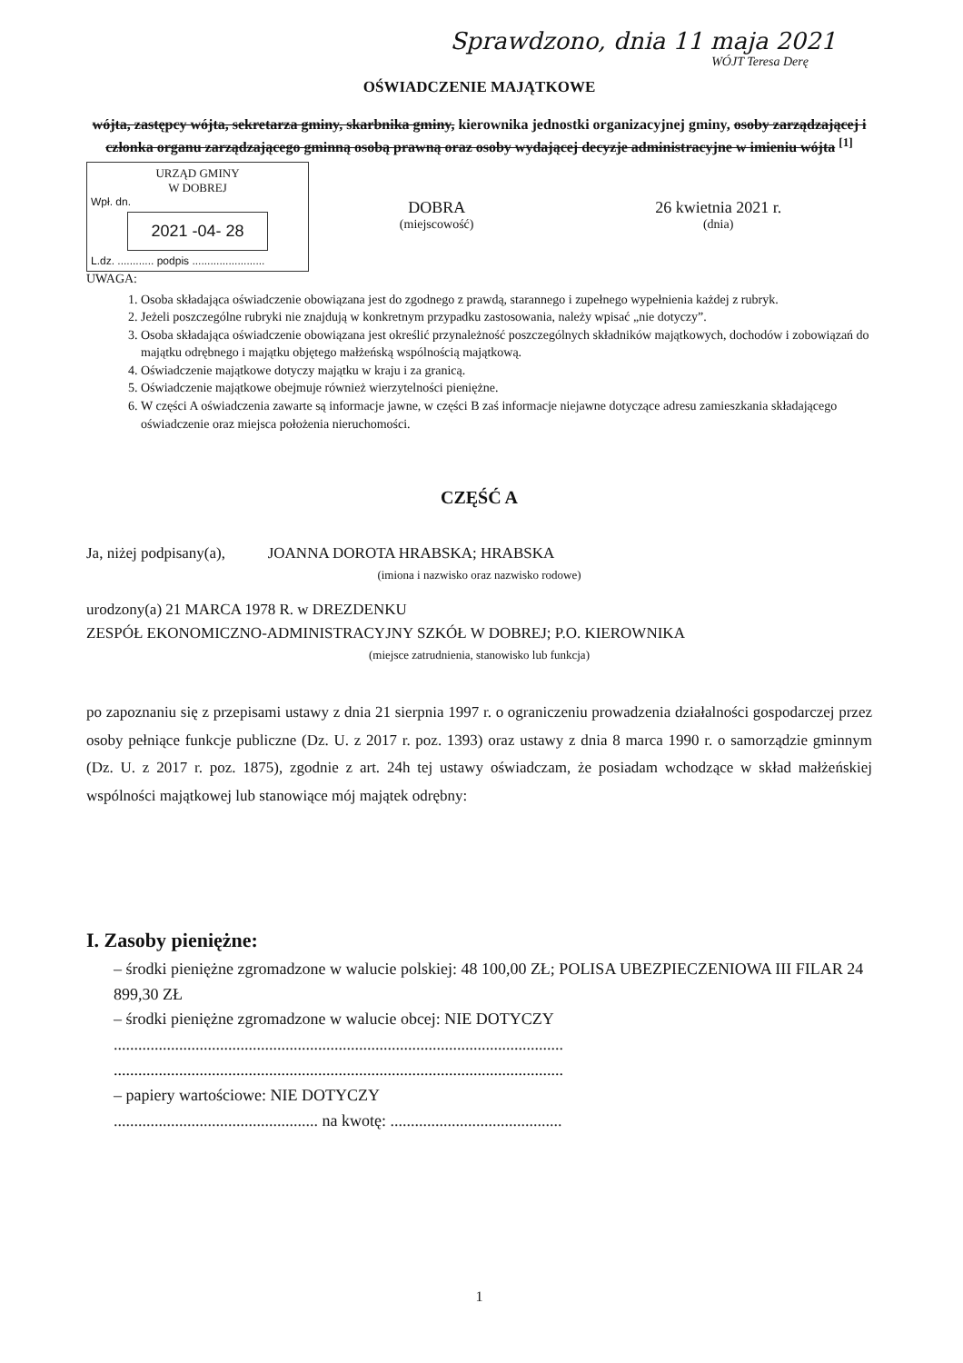Sprawdzono, dnia 11 maja 2021
WÓJT Teresa Derę
OŚWIADCZENIE MAJĄTKOWE
wójta, zastępcy wójta, sekretarza gminy, skarbnika gminy, kierownika jednostki organizacyjnej gminy, osoby zarządzającej i członka organu zarządzającego gminną osobą prawną oraz osoby wydającej decyzje administracyjne w imieniu wójta <sup>[1]</sup>
URZĄD GMINY
W DOBREJ
Wpł. dn.
2021 -04- 28
L.dz. ............ podpis ........................
DOBRA
(miejscowość)
26 kwietnia 2021 r.
(dnia)
UWAGA:
1. Osoba składająca oświadczenie obowiązana jest do zgodnego z prawdą, starannego i zupełnego wypełnienia każdej z rubryk.
2. Jeżeli poszczególne rubryki nie znajdują w konkretnym przypadku zastosowania, należy wpisać „nie dotyczy”.
3. Osoba składająca oświadczenie obowiązana jest określić przynależność poszczególnych składników majątkowych, dochodów i zobowiązań do majątku odrębnego i majątku objętego małżeńską wspólnością majątkową.
4. Oświadczenie majątkowe dotyczy majątku w kraju i za granicą.
5. Oświadczenie majątkowe obejmuje również wierzytelności pieniężne.
6. W części A oświadczenia zawarte są informacje jawne, w części B zaś informacje niejawne dotyczące adresu zamieszkania składającego oświadczenie oraz miejsca położenia nieruchomości.
CZĘŚĆ A
Ja, niżej podpisany(a), JOANNA DOROTA HRABSKA; HRABSKA
(imiona i nazwisko oraz nazwisko rodowe)
urodzony(a) 21 MARCA 1978 R. w DREZDENKU
ZESPÓŁ EKONOMICZNO-ADMINISTRACYJNY SZKÓŁ W DOBREJ; P.O. KIEROWNIKA
(miejsce zatrudnienia, stanowisko lub funkcja)
po zapoznaniu się z przepisami ustawy z dnia 21 sierpnia 1997 r. o ograniczeniu prowadzenia działalności gospodarczej przez osoby pełniące funkcje publiczne (Dz. U. z 2017 r. poz. 1393) oraz ustawy z dnia 8 marca 1990 r. o samorządzie gminnym (Dz. U. z 2017 r. poz. 1875), zgodnie z art. 24h tej ustawy oświadczam, że posiadam wchodzące w skład małżeńskiej wspólności majątkowej lub stanowiące mój majątek odrębny:
I. Zasoby pieniężne:
– środki pieniężne zgromadzone w walucie polskiej: 48 100,00 ZŁ; POLISA UBEZPIECZENIOWA III FILAR 24 899,30 ZŁ
– środki pieniężne zgromadzone w walucie obcej: NIE DOTYCZY
..............................................................................................................
..............................................................................................................
– papiery wartościowe: NIE DOTYCZY
.................................................. na kwotę: ..........................................
1